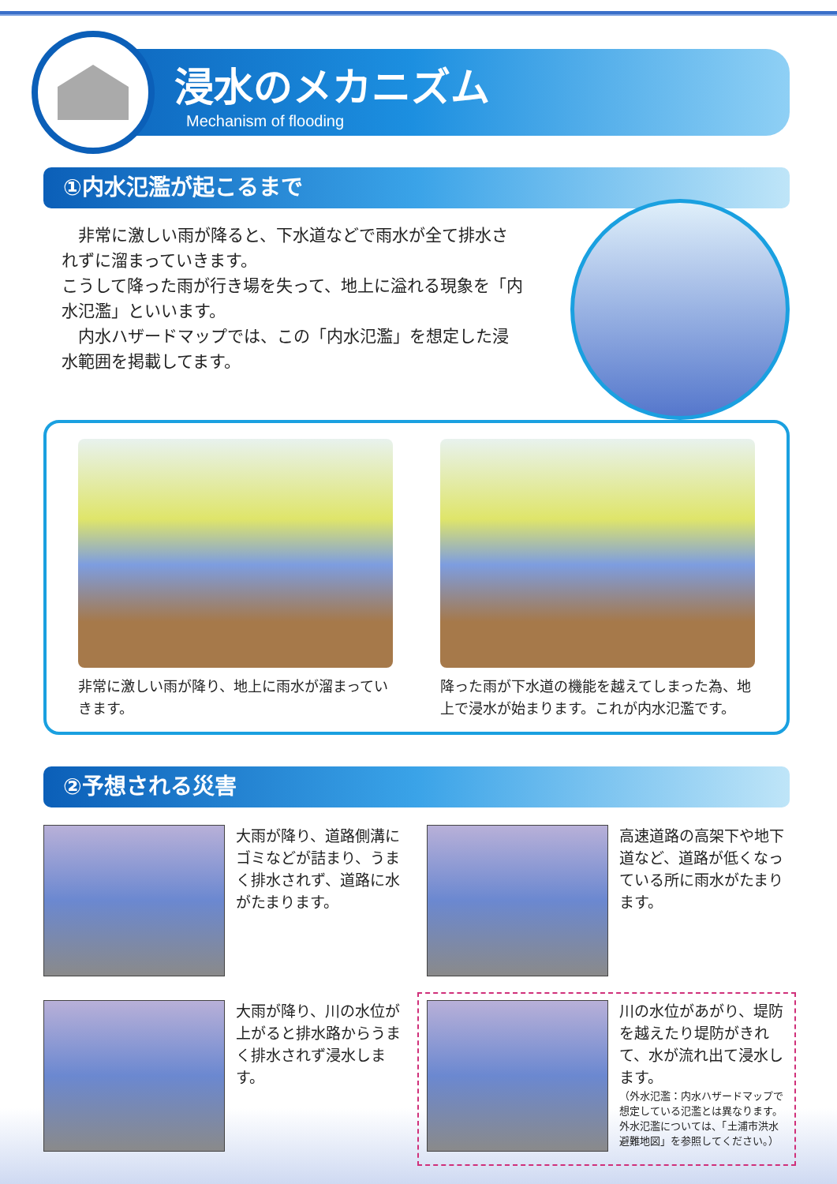浸水のメカニズム
Mechanism of flooding
①内水氾濫が起こるまで
　非常に激しい雨が降ると、下水道などで雨水が全て排水されずに溜まっていきます。
こうして降った雨が行き場を失って、地上に溢れる現象を「内水氾濫」といいます。
　内水ハザードマップでは、この「内水氾濫」を想定した浸水範囲を掲載してます。
非常に激しい雨が降り、地上に雨水が溜まっていきます。
降った雨が下水道の機能を越えてしまった為、地上で浸水が始まります。これが内水氾濫です。
②予想される災害
大雨が降り、道路側溝にゴミなどが詰まり、うまく排水されず、道路に水がたまります。
高速道路の高架下や地下道など、道路が低くなっている所に雨水がたまります。
大雨が降り、川の水位が上がると排水路からうまく排水されず浸水します。
川の水位があがり、堤防を越えたり堤防がきれて、水が流れ出て浸水します。
（外水氾濫：内水ハザードマップで想定している氾濫とは異なります。外水氾濫については、「土浦市洪水避難地図」を参照してください。）